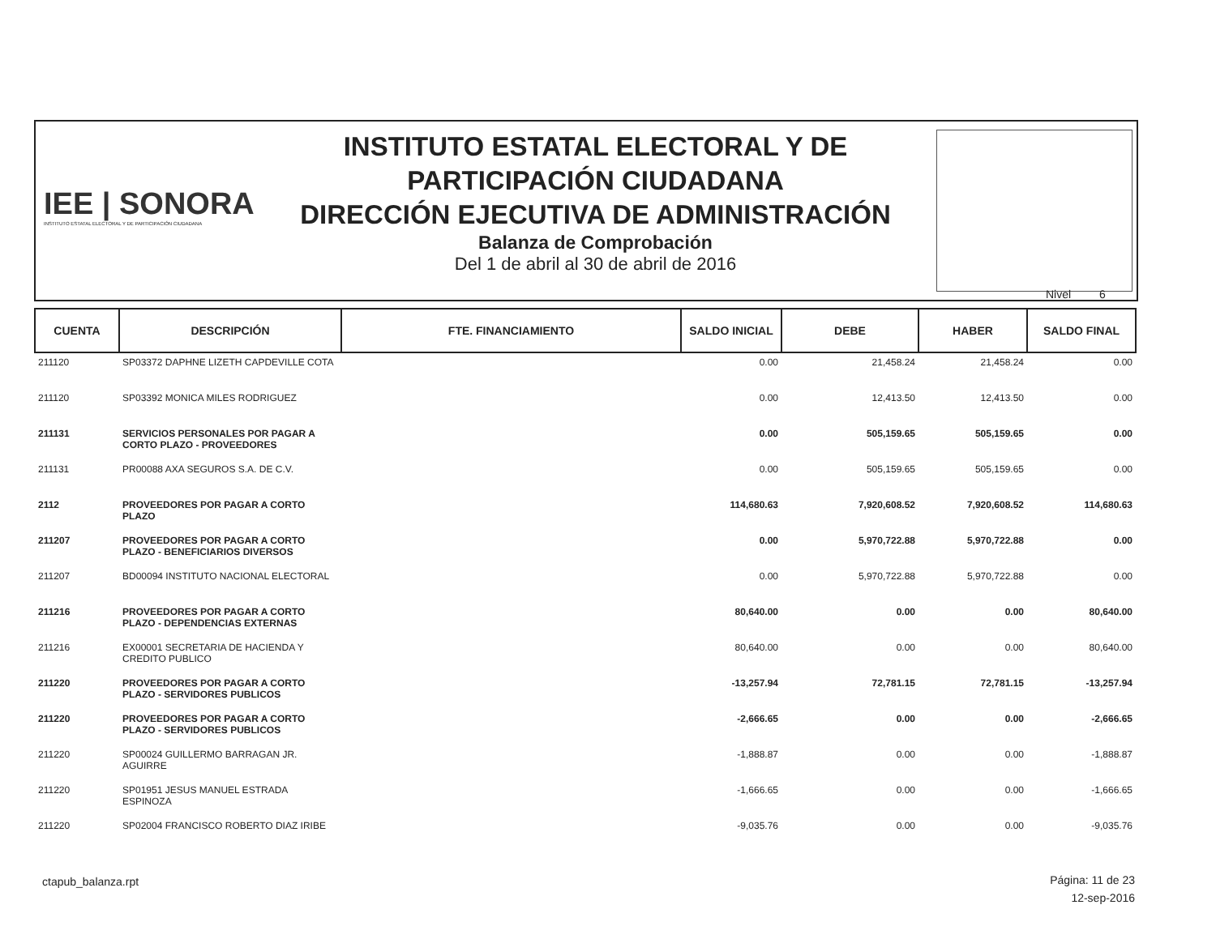IEE | SONORA
INSTITUTO ESTATAL ELECTORAL Y DE PARTICIPACIÓN CIUDADANA
INSTITUTO ESTATAL ELECTORAL Y DE
PARTICIPACIÓN CIUDADANA
DIRECCIÓN EJECUTIVA DE ADMINISTRACIÓN
Balanza de Comprobación
Del 1 de abril al 30 de abril de 2016
Nivel 6
| CUENTA | DESCRIPCIÓN | FTE. FINANCIAMIENTO | SALDO INICIAL | DEBE | HABER | SALDO FINAL |
| --- | --- | --- | --- | --- | --- | --- |
| 211120 | SP03372 DAPHNE LIZETH CAPDEVILLE COTA | | 0.00 | 21,458.24 | 21,458.24 | 0.00 |
| 211120 | SP03392 MONICA MILES RODRIGUEZ | | 0.00 | 12,413.50 | 12,413.50 | 0.00 |
| 211131 | SERVICIOS PERSONALES POR PAGAR A CORTO PLAZO - PROVEEDORES | | 0.00 | 505,159.65 | 505,159.65 | 0.00 |
| 211131 | PR00088 AXA SEGUROS S.A. DE C.V. | | 0.00 | 505,159.65 | 505,159.65 | 0.00 |
| 2112 | PROVEEDORES POR PAGAR A CORTO PLAZO | | 114,680.63 | 7,920,608.52 | 7,920,608.52 | 114,680.63 |
| 211207 | PROVEEDORES POR PAGAR A CORTO PLAZO - BENEFICIARIOS DIVERSOS | | 0.00 | 5,970,722.88 | 5,970,722.88 | 0.00 |
| 211207 | BD00094 INSTITUTO NACIONAL ELECTORAL | | 0.00 | 5,970,722.88 | 5,970,722.88 | 0.00 |
| 211216 | PROVEEDORES POR PAGAR A CORTO PLAZO - DEPENDENCIAS EXTERNAS | | 80,640.00 | 0.00 | 0.00 | 80,640.00 |
| 211216 | EX00001 SECRETARIA DE HACIENDA Y CREDITO PUBLICO | | 80,640.00 | 0.00 | 0.00 | 80,640.00 |
| 211220 | PROVEEDORES POR PAGAR A CORTO PLAZO - SERVIDORES PUBLICOS | | -13,257.94 | 72,781.15 | 72,781.15 | -13,257.94 |
| 211220 | PROVEEDORES POR PAGAR A CORTO PLAZO - SERVIDORES PUBLICOS | | -2,666.65 | 0.00 | 0.00 | -2,666.65 |
| 211220 | SP00024 GUILLERMO BARRAGAN JR. AGUIRRE | | -1,888.87 | 0.00 | 0.00 | -1,888.87 |
| 211220 | SP01951 JESUS MANUEL ESTRADA ESPINOZA | | -1,666.65 | 0.00 | 0.00 | -1,666.65 |
| 211220 | SP02004 FRANCISCO ROBERTO DIAZ IRIBE | | -9,035.76 | 0.00 | 0.00 | -9,035.76 |
ctapub_balanza.rpt
Página: 11 de 23
12-sep-2016